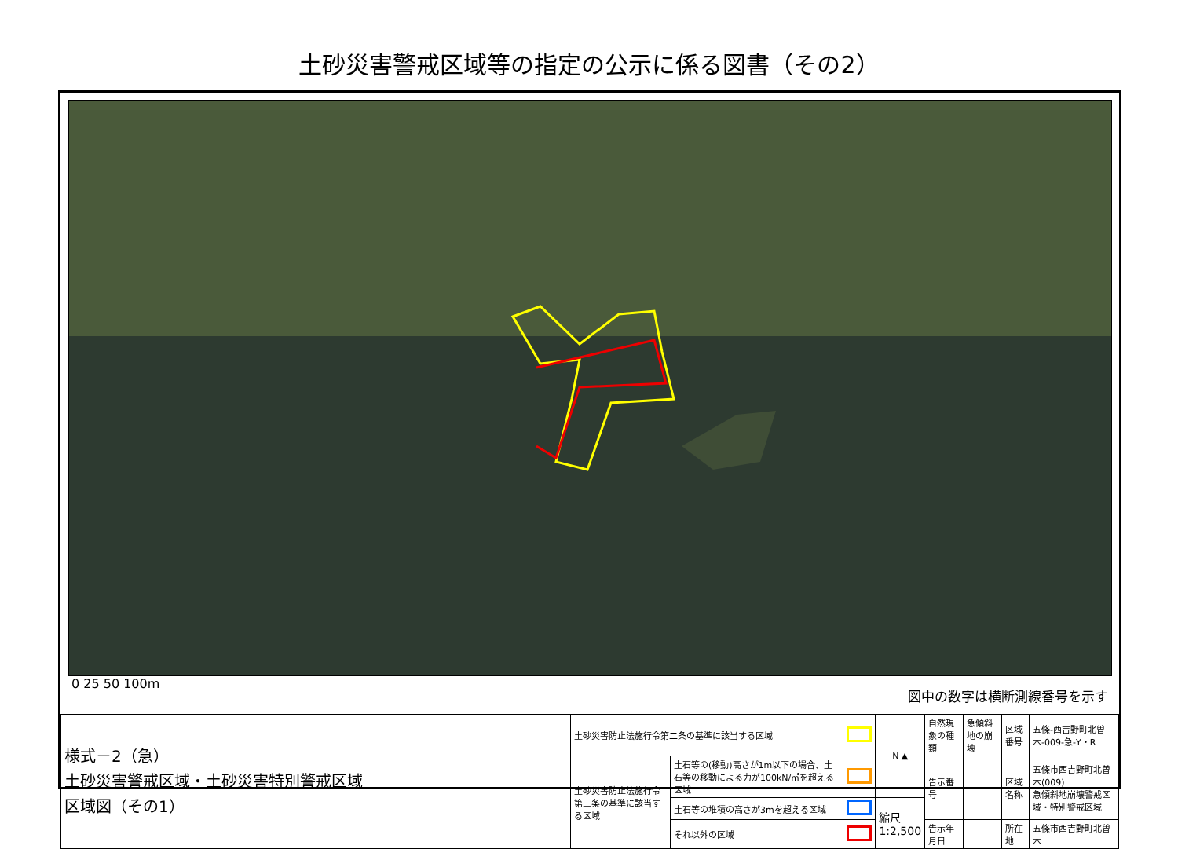土砂災害警戒区域等の指定の公示に係る図書（その2）
0 25 50 100m 図中の数字は横断測線番号を示す
| 様式－2（急） 土砂災害警戒区域・土砂災害特別警戒区域 区域図（その1） | 土砂災害防止法施行令第二条の基準に該当する区域 | | | N ▲ | 自然現象の種類 | 急傾斜地の崩壊 | 区域番号 | 五條-西吉野町北曽木-009-急-Y・R |
| | 土砂災害防止法施行令第三条の基準に該当する区域 | 土石等の(移動)高さが1m以下の場合、土石等の移動による力が100kN/㎡を超える区域 | | | 告示番号 | | 区域名称 | 五條市西吉野町北曽木(009) 急傾斜地崩壊警戒区域・特別警戒区域 |
| | | 土石等の堆積の高さが3mを超える区域 | | 縮尺 1:2,500 | | | | |
| | | それ以外の区域 | | | 告示年月日 | | 所在地 | 五條市西吉野町北曽木 |